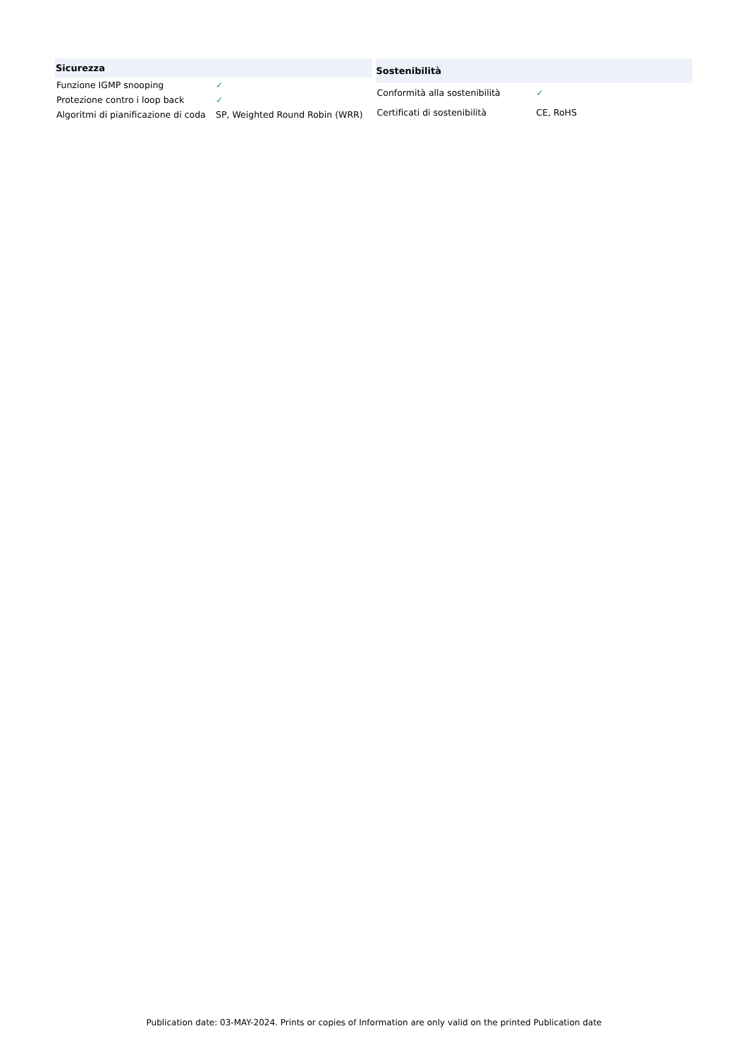| Sicurezza | |
| --- | --- |
| Funzione IGMP snooping | ✓ |
| Protezione contro i loop back | ✓ |
| Algoritmi di pianificazione di coda | SP, Weighted Round Robin (WRR) |
| Sostenibilità | |
| --- | --- |
| Conformità alla sostenibilità | ✓ |
| Certificati di sostenibilità | CE, RoHS |
Publication date: 03-MAY-2024. Prints or copies of Information are only valid on the printed Publication date